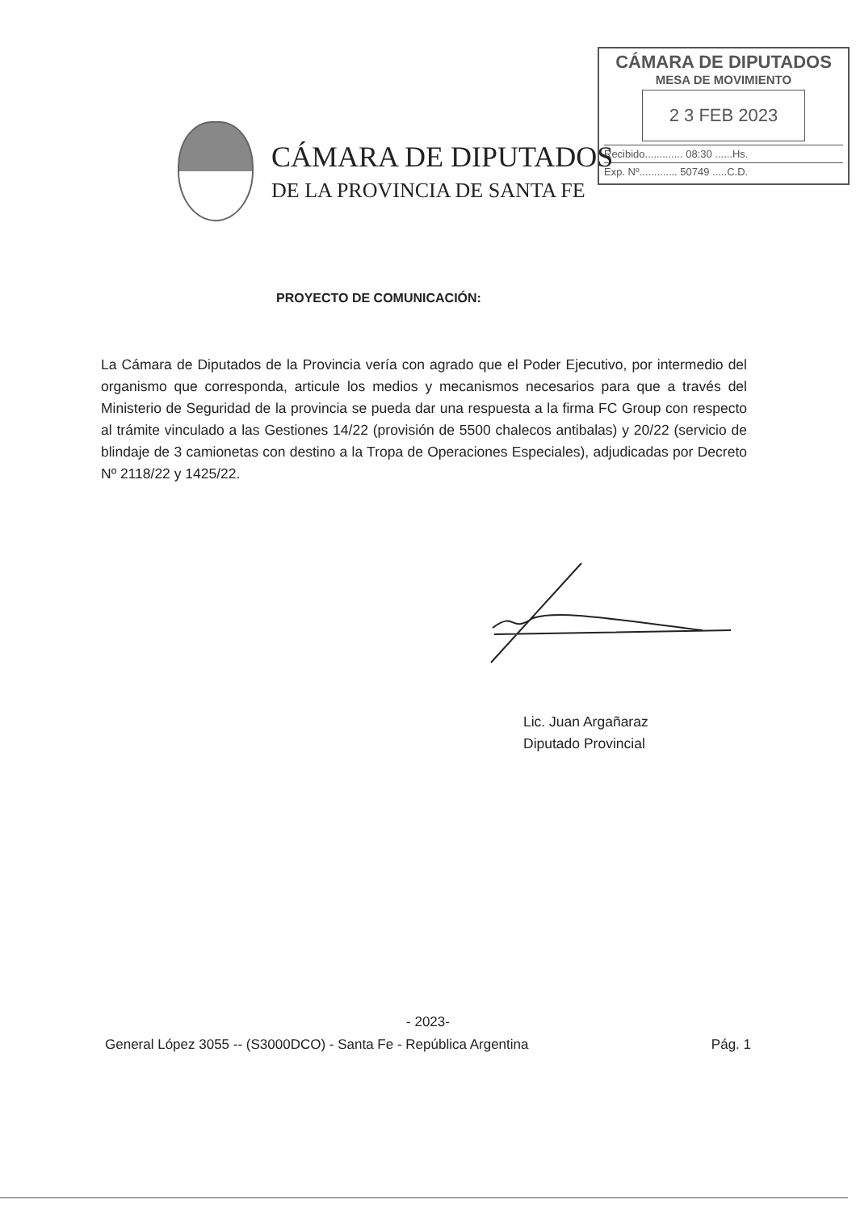CÁMARA DE DIPUTADOS
MESA DE MOVIMIENTO
2 3 FEB 2023
Recibido............. 08:30 ......Hs.
Exp. Nº............. 50749 .....C.D.
CÁMARA DE DIPUTADOS
DE LA PROVINCIA DE SANTA FE
PROYECTO DE COMUNICACIÓN:
La Cámara de Diputados de la Provincia vería con agrado que el Poder Ejecutivo, por intermedio del organismo que corresponda, articule los medios y mecanismos necesarios para que a través del Ministerio de Seguridad de la provincia se pueda dar una respuesta a la firma FC Group con respecto al trámite vinculado a las Gestiones 14/22 (provisión de 5500 chalecos antibalas) y 20/22 (servicio de blindaje de 3 camionetas con destino a la Tropa de Operaciones Especiales), adjudicadas por Decreto Nº 2118/22 y 1425/22.
Lic. Juan Argañaraz
Diputado Provincial
- 2023-
General López 3055 -- (S3000DCO) - Santa Fe - República Argentina Pág. 1